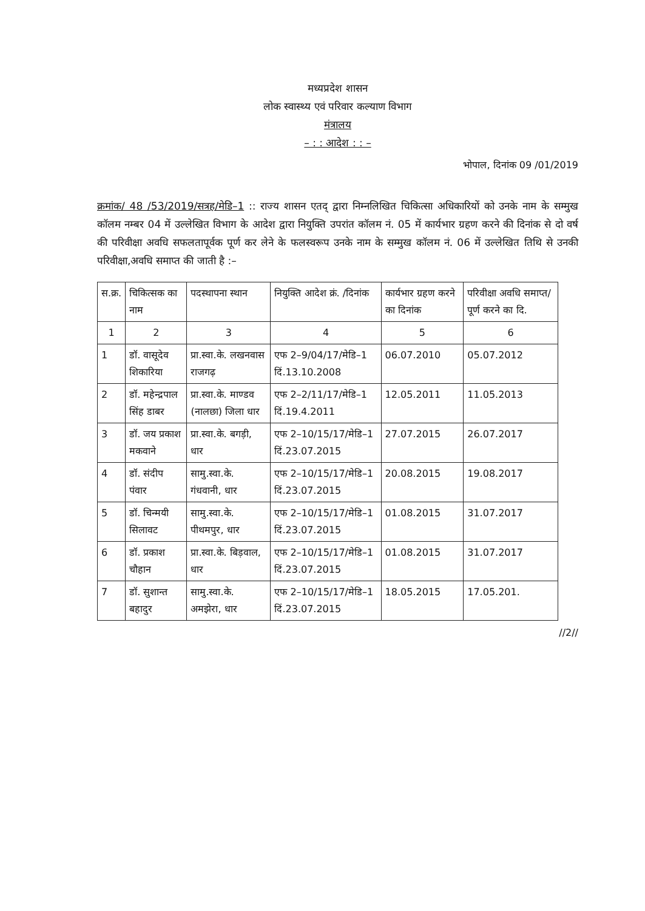मध्यप्रदेश शासन
लोक स्वास्थ्य एवं परिवार कल्याण विभाग
मंत्रालय
– : : आदेश : : –
भोपाल, दिनांक 09 /01/2019
क्रमांक/ 48 /53/2019/सत्रह/मेडि–1 :: राज्य शासन एतद् द्वारा निम्नलिखित चिकित्सा अधिकारियों को उनके नाम के सम्मुख कॉलम नम्बर 04 में उल्लेखित विभाग के आदेश द्वारा नियुक्ति उपरांत कॉलम नं. 05 में कार्यभार ग्रहण करने की दिनांक से दो वर्ष की परिवीक्षा अवधि सफलतापूर्वक पूर्ण कर लेने के फलस्वरूप उनके नाम के सम्मुख कॉलम नं. 06 में उल्लेखित तिथि से उनकी परिवीक्षा,अवधि समाप्त की जाती है :–
| स.क्र. | चिकित्सक का नाम | पदस्थापना स्थान | नियुक्ति आदेश क्रं. /दिनांक | कार्यभार ग्रहण करने का दिनांक | परिवीक्षा अवधि समाप्त/पूर्ण करने का दि. |
| --- | --- | --- | --- | --- | --- |
| 1 | 2 | 3 | 4 | 5 | 6 |
| 1 | डॉ. वासूदेव शिकारिया | प्रा.स्वा.के. लखनवास राजगढ़ | एफ 2–9/04/17/मेडि–1 दिं.13.10.2008 | 06.07.2010 | 05.07.2012 |
| 2 | डॉ. महेन्द्रपाल सिंह डाबर | प्रा.स्वा.के. माण्डव (नालछा) जिला धार | एफ 2–2/11/17/मेडि–1 दिं.19.4.2011 | 12.05.2011 | 11.05.2013 |
| 3 | डॉ. जय प्रकाश मकवाने | प्रा.स्वा.के. बगड़ी, धार | एफ 2–10/15/17/मेडि–1 दिं.23.07.2015 | 27.07.2015 | 26.07.2017 |
| 4 | डॉ. संदीप पंवार | सामु.स्वा.के. गंधवानी, धार | एफ 2–10/15/17/मेडि–1 दिं.23.07.2015 | 20.08.2015 | 19.08.2017 |
| 5 | डॉ. चिन्मयी सिलावट | सामु.स्वा.के. पीथमपुर, धार | एफ 2–10/15/17/मेडि–1 दिं.23.07.2015 | 01.08.2015 | 31.07.2017 |
| 6 | डॉ. प्रकाश चौहान | प्रा.स्वा.के. बिड़वाल, धार | एफ 2–10/15/17/मेडि–1 दिं.23.07.2015 | 01.08.2015 | 31.07.2017 |
| 7 | डॉ. सुशान्त बहादुर | सामु.स्वा.के. अमझेरा, धार | एफ 2–10/15/17/मेडि–1 दिं.23.07.2015 | 18.05.2015 | 17.05.201. |
//2//